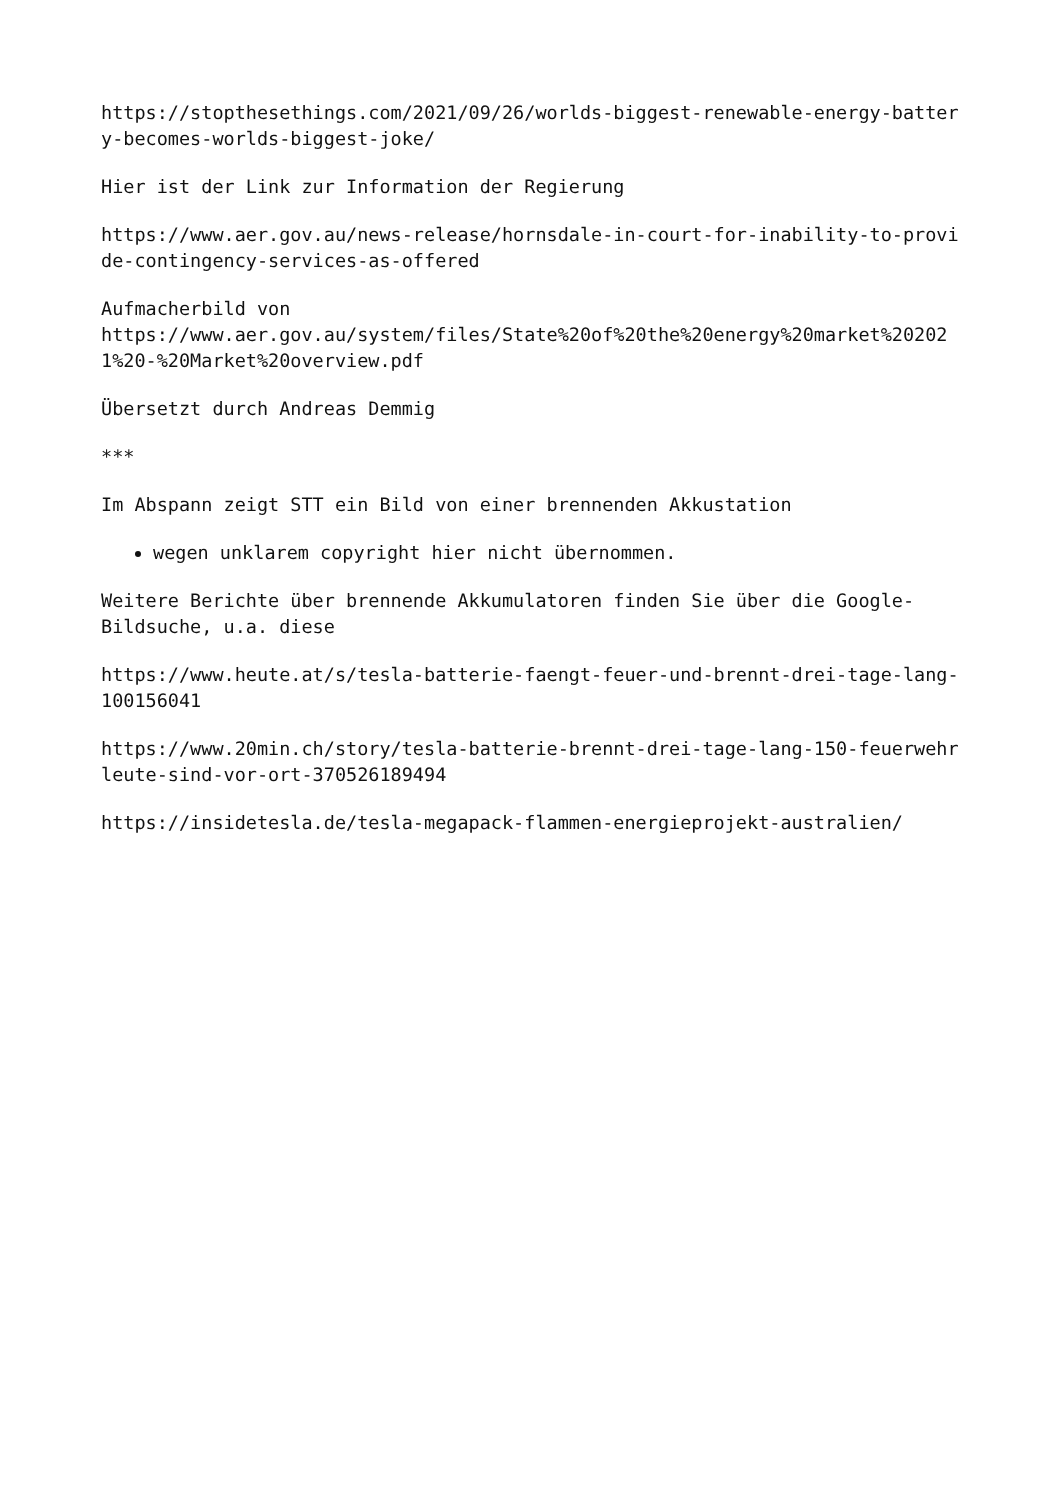https://stopthesethings.com/2021/09/26/worlds-biggest-renewable-energy-battery-becomes-worlds-biggest-joke/
Hier ist der Link zur Information der Regierung
https://www.aer.gov.au/news-release/hornsdale-in-court-for-inability-to-provide-contingency-services-as-offered
Aufmacherbild von
https://www.aer.gov.au/system/files/State%20of%20the%20energy%20market%202021%20-%20Market%20overview.pdf
Übersetzt durch Andreas Demmig
***
Im Abspann zeigt STT ein Bild von einer brennenden Akkustation
wegen unklarem copyright hier nicht übernommen.
Weitere Berichte über brennende Akkumulatoren finden Sie über die Google-Bildsuche, u.a. diese
https://www.heute.at/s/tesla-batterie-faengt-feuer-und-brennt-drei-tage-lang-100156041
https://www.20min.ch/story/tesla-batterie-brennt-drei-tage-lang-150-feuerwehrleute-sind-vor-ort-370526189494
https://insidetesla.de/tesla-megapack-flammen-energieprojekt-australien/